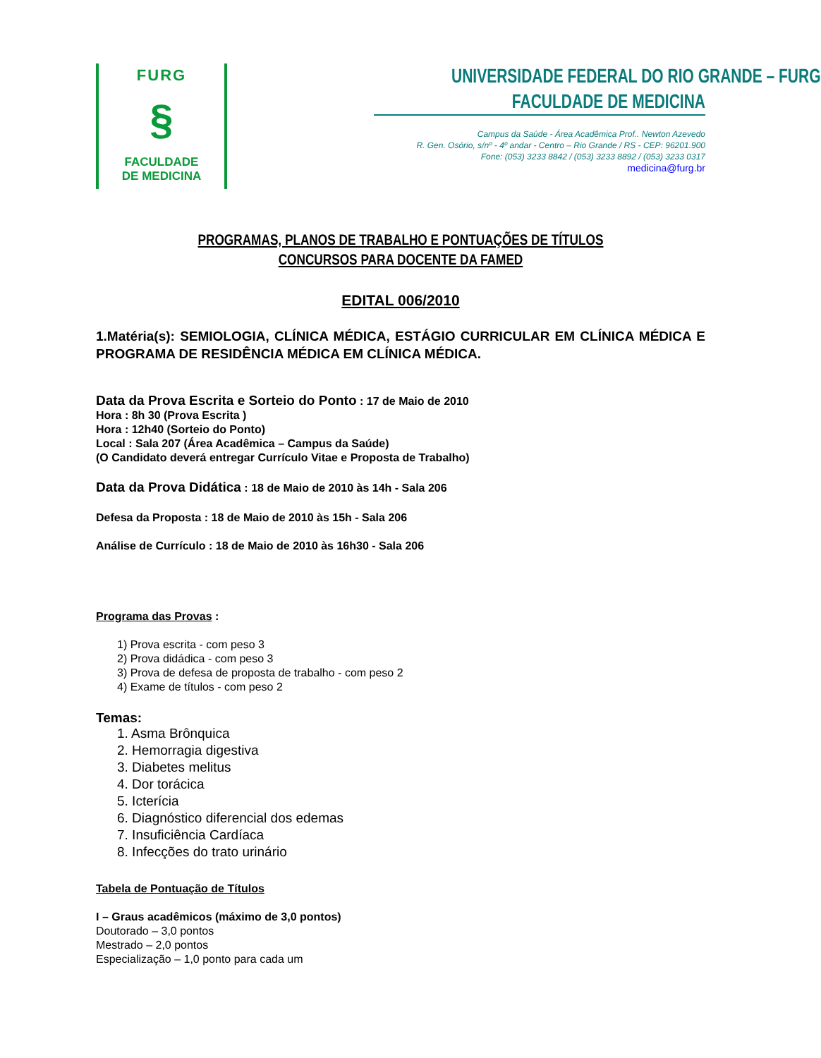FURG
§
FACULDADE
DE MEDICINA
UNIVERSIDADE FEDERAL DO RIO GRANDE – FURG
FACULDADE DE MEDICINA
Campus da Saúde - Área Acadêmica Prof.. Newton Azevedo
R. Gen. Osório, s/nº - 4º andar - Centro – Rio Grande / RS - CEP: 96201.900
Fone: (053) 3233 8842 / (053) 3233 8892 / (053) 3233 0317
medicina@furg.br
PROGRAMAS, PLANOS DE TRABALHO E PONTUAÇÕES DE TÍTULOS
CONCURSOS PARA DOCENTE DA FAMED
EDITAL 006/2010
1.Matéria(s): SEMIOLOGIA, CLÍNICA MÉDICA, ESTÁGIO CURRICULAR EM CLÍNICA MÉDICA E PROGRAMA DE RESIDÊNCIA MÉDICA EM CLÍNICA MÉDICA.
Data da Prova Escrita e Sorteio do Ponto : 17 de Maio de 2010
Hora : 8h 30 (Prova Escrita )
Hora : 12h40 (Sorteio do Ponto)
Local : Sala 207 (Área Acadêmica – Campus da Saúde)
(O Candidato deverá entregar Currículo Vitae e Proposta de Trabalho)
Data da Prova Didática : 18 de Maio de 2010 às 14h - Sala 206
Defesa da Proposta : 18 de Maio de 2010 às 15h - Sala 206
Análise de Currículo : 18 de Maio de 2010 às 16h30 - Sala 206
Programa das Provas :
1) Prova escrita - com peso 3
2) Prova didádica - com peso 3
3) Prova de defesa de proposta de trabalho - com peso 2
4) Exame de títulos - com peso 2
Temas:
1. Asma Brônquica
2. Hemorragia digestiva
3. Diabetes melitus
4. Dor torácica
5. Icterícia
6. Diagnóstico diferencial dos edemas
7. Insuficiência Cardíaca
8. Infecções do trato urinário
Tabela de Pontuação de Títulos
I – Graus acadêmicos (máximo de 3,0 pontos)
Doutorado – 3,0 pontos
Mestrado – 2,0 pontos
Especialização – 1,0 ponto para cada um